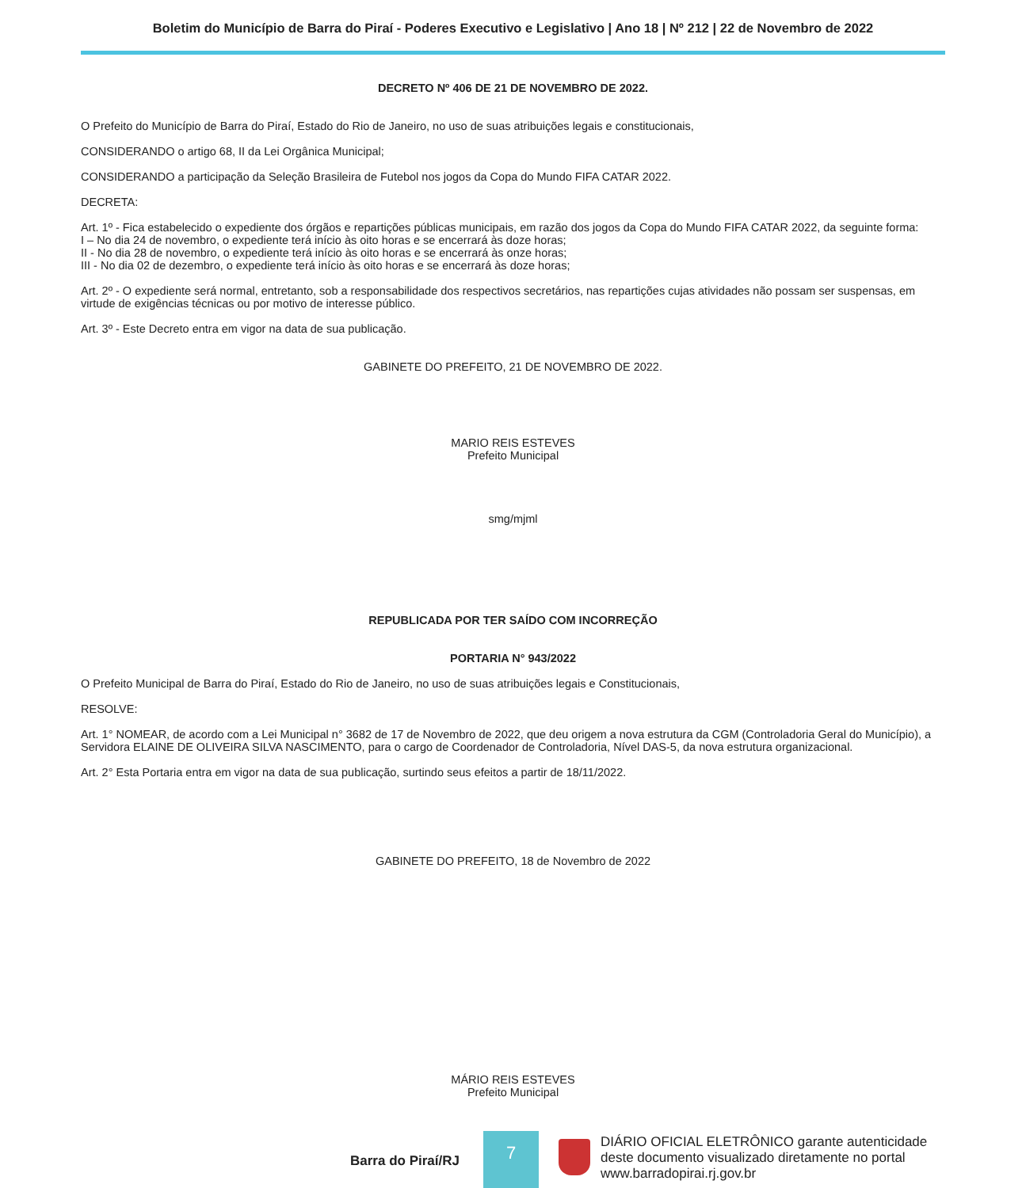Boletim do Município de Barra do Piraí - Poderes Executivo e Legislativo | Ano 18 | Nº 212 | 22 de Novembro de 2022
DECRETO Nº 406 DE 21 DE NOVEMBRO DE 2022.
O Prefeito do Município de Barra do Piraí, Estado do Rio de Janeiro, no uso de suas atribuições legais e constitucionais,
CONSIDERANDO o artigo 68, II da Lei Orgânica Municipal;
CONSIDERANDO a participação da Seleção Brasileira de Futebol nos jogos da Copa do Mundo FIFA CATAR 2022.
DECRETA:
Art. 1º - Fica estabelecido o expediente dos órgãos e repartições públicas municipais, em razão dos jogos da Copa do Mundo FIFA CATAR 2022, da seguinte forma:
I – No dia 24 de novembro, o expediente terá início às oito horas e se encerrará às doze horas;
II - No dia 28 de novembro, o expediente terá início às oito horas e se encerrará às onze horas;
III - No dia 02 de dezembro, o expediente terá início às oito horas e se encerrará às doze horas;
Art. 2º - O expediente será normal, entretanto, sob a responsabilidade dos respectivos secretários, nas repartições cujas atividades não possam ser suspensas, em virtude de exigências técnicas ou por motivo de interesse público.
Art. 3º - Este Decreto entra em vigor na data de sua publicação.
GABINETE DO PREFEITO, 21 DE NOVEMBRO DE 2022.
MARIO REIS ESTEVES
Prefeito Municipal
smg/mjml
REPUBLICADA POR TER SAÍDO COM INCORREÇÃO
PORTARIA N° 943/2022
O Prefeito Municipal de Barra do Piraí, Estado do Rio de Janeiro, no uso de suas atribuições legais e Constitucionais,
RESOLVE:
Art. 1° NOMEAR, de acordo com a Lei Municipal n° 3682 de 17 de Novembro de 2022, que deu origem a nova estrutura da CGM (Controladoria Geral do Município), a Servidora ELAINE DE OLIVEIRA SILVA NASCIMENTO, para o cargo de Coordenador de Controladoria, Nível DAS-5, da nova estrutura organizacional.
Art. 2° Esta Portaria entra em vigor na data de sua publicação, surtindo seus efeitos a partir de 18/11/2022.
GABINETE DO PREFEITO, 18 de Novembro de 2022
MÁRIO REIS ESTEVES
Prefeito Municipal
Barra do Piraí/RJ
7
DIÁRIO OFICIAL ELETRÔNICO garante autenticidade
deste documento visualizado diretamente no portal
www.barradopirai.rj.gov.br